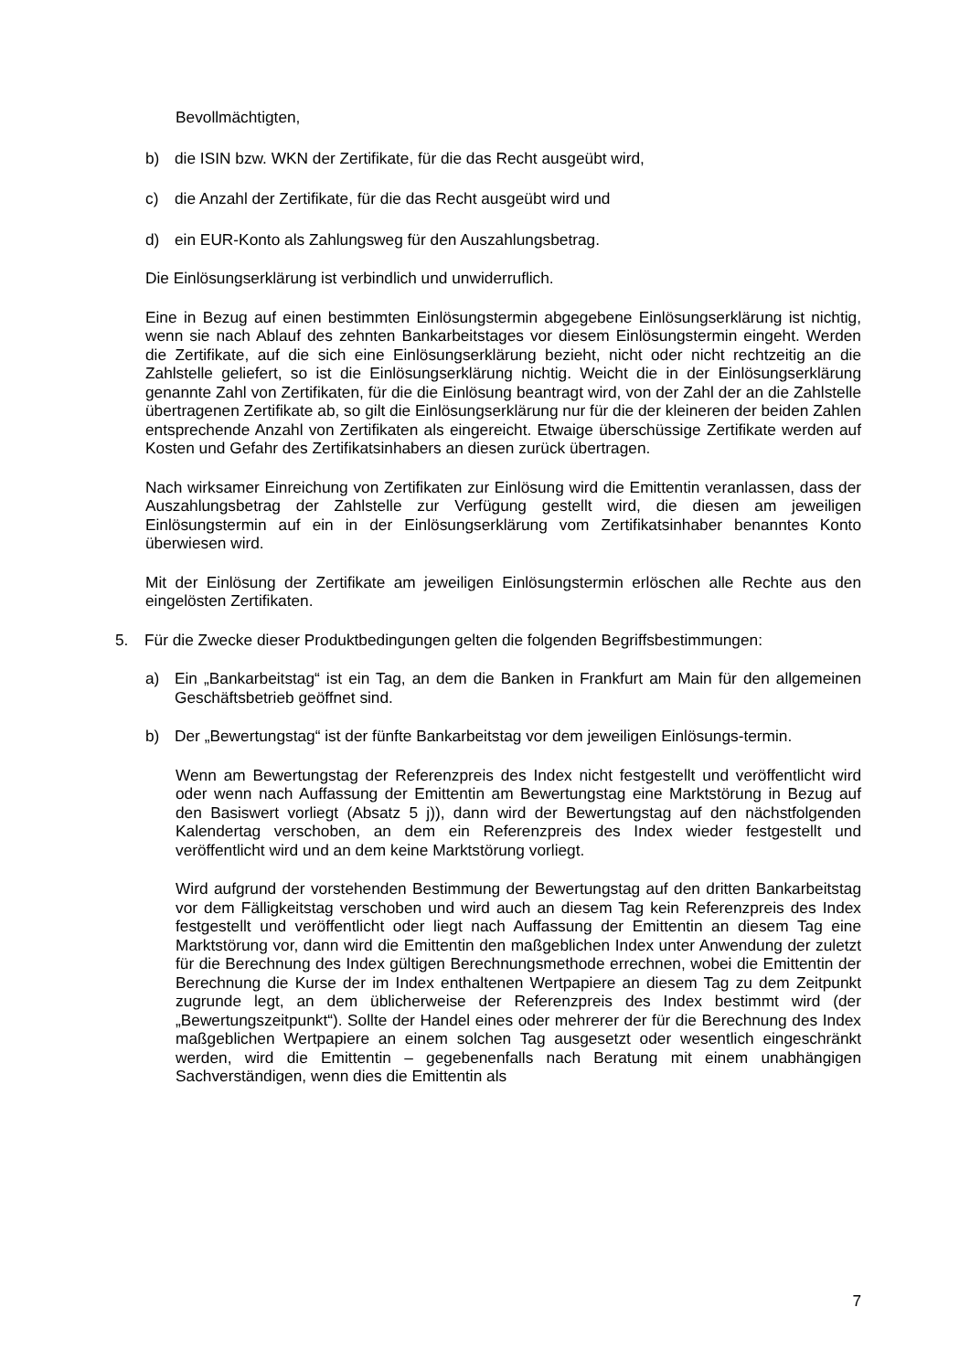Bevollmächtigten,
b) die ISIN bzw. WKN der Zertifikate, für die das Recht ausgeübt wird,
c) die Anzahl der Zertifikate, für die das Recht ausgeübt wird und
d) ein EUR-Konto als Zahlungsweg für den Auszahlungsbetrag.
Die Einlösungserklärung ist verbindlich und unwiderruflich.
Eine in Bezug auf einen bestimmten Einlösungstermin abgegebene Einlösungserklärung ist nichtig, wenn sie nach Ablauf des zehnten Bankarbeitstages vor diesem Einlösungstermin eingeht. Werden die Zertifikate, auf die sich eine Einlösungserklärung bezieht, nicht oder nicht rechtzeitig an die Zahlstelle geliefert, so ist die Einlösungserklärung nichtig. Weicht die in der Einlösungserklärung genannte Zahl von Zertifikaten, für die die Einlösung beantragt wird, von der Zahl der an die Zahlstelle übertragenen Zertifikate ab, so gilt die Einlösungserklärung nur für die der kleineren der beiden Zahlen entsprechende Anzahl von Zertifikaten als eingereicht. Etwaige überschüssige Zertifikate werden auf Kosten und Gefahr des Zertifikatsinhabers an diesen zurück übertragen.
Nach wirksamer Einreichung von Zertifikaten zur Einlösung wird die Emittentin veranlassen, dass der Auszahlungsbetrag der Zahlstelle zur Verfügung gestellt wird, die diesen am jeweiligen Einlösungstermin auf ein in der Einlösungserklärung vom Zertifikatsinhaber benanntes Konto überwiesen wird.
Mit der Einlösung der Zertifikate am jeweiligen Einlösungstermin erlöschen alle Rechte aus den eingelösten Zertifikaten.
5. Für die Zwecke dieser Produktbedingungen gelten die folgenden Begriffsbestimmungen:
a) Ein „Bankarbeitstag“ ist ein Tag, an dem die Banken in Frankfurt am Main für den allgemeinen Geschäftsbetrieb geöffnet sind.
b) Der „Bewertungstag“ ist der fünfte Bankarbeitstag vor dem jeweiligen Einlösungs-termin.
Wenn am Bewertungstag der Referenzpreis des Index nicht festgestellt und veröffentlicht wird oder wenn nach Auffassung der Emittentin am Bewertungstag eine Marktstörung in Bezug auf den Basiswert vorliegt (Absatz 5 j)), dann wird der Bewertungstag auf den nächstfolgenden Kalendertag verschoben, an dem ein Referenzpreis des Index wieder festgestellt und veröffentlicht wird und an dem keine Marktstörung vorliegt.
Wird aufgrund der vorstehenden Bestimmung der Bewertungstag auf den dritten Bankarbeitstag vor dem Fälligkeitstag verschoben und wird auch an diesem Tag kein Referenzpreis des Index festgestellt und veröffentlicht oder liegt nach Auffassung der Emittentin an diesem Tag eine Marktstörung vor, dann wird die Emittentin den maßgeblichen Index unter Anwendung der zuletzt für die Berechnung des Index gültigen Berechnungsmethode errechnen, wobei die Emittentin der Berechnung die Kurse der im Index enthaltenen Wertpapiere an diesem Tag zu dem Zeitpunkt zugrunde legt, an dem üblicherweise der Referenzpreis des Index bestimmt wird (der „Bewertungszeitpunkt“). Sollte der Handel eines oder mehrerer der für die Berechnung des Index maßgeblichen Wertpapiere an einem solchen Tag ausgesetzt oder wesentlich eingeschränkt werden, wird die Emittentin – gegebenenfalls nach Beratung mit einem unabhängigen Sachverständigen, wenn dies die Emittentin als
7